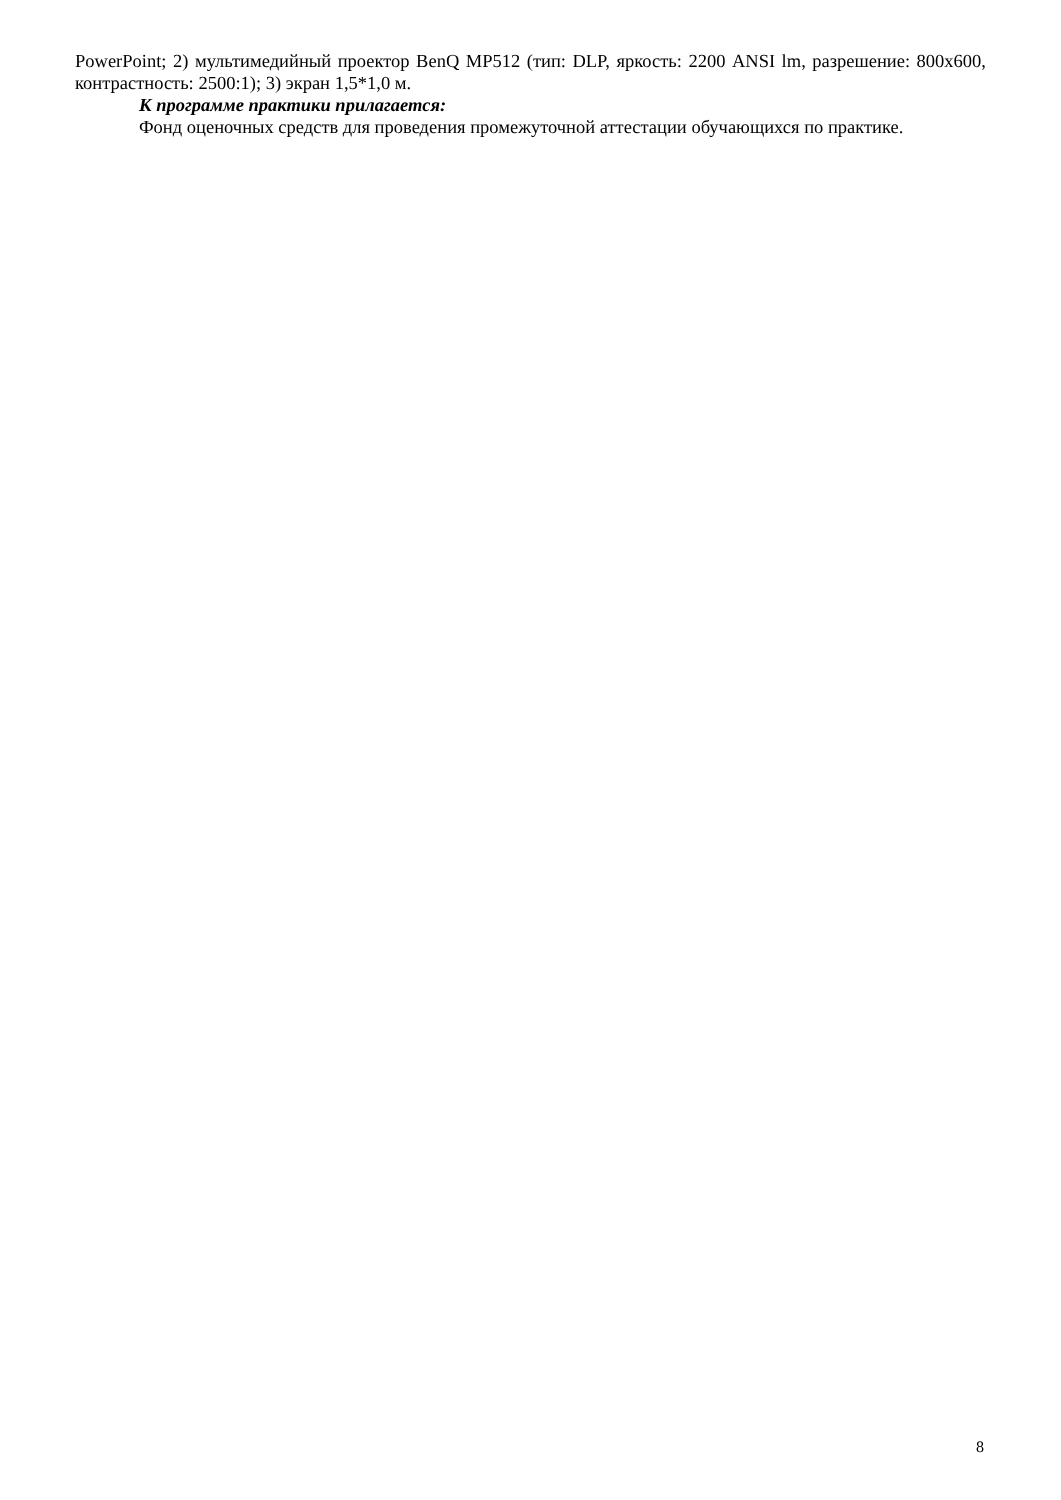PowerPoint; 2) мультимедийный проектор BenQ MP512 (тип: DLP, яркость: 2200 ANSI lm, разрешение: 800x600, контрастность: 2500:1); 3) экран 1,5*1,0 м.
К программе практики прилагается:
Фонд оценочных средств для проведения промежуточной аттестации обучающихся по практике.
8